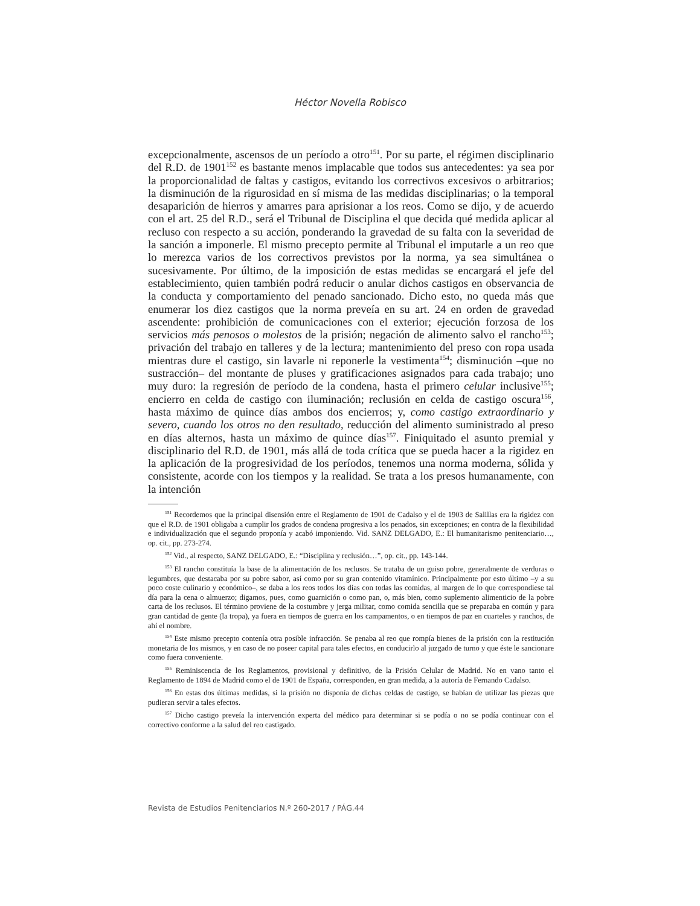Héctor Novella Robisco
excepcionalmente, ascensos de un período a otro<sup>151</sup>. Por su parte, el régimen disciplinario del R.D. de 1901<sup>152</sup> es bastante menos implacable que todos sus antecedentes: ya sea por la proporcionalidad de faltas y castigos, evitando los correctivos excesivos o arbitrarios; la disminución de la rigurosidad en sí misma de las medidas disciplinarias; o la temporal desaparición de hierros y amarres para aprisionar a los reos. Como se dijo, y de acuerdo con el art. 25 del R.D., será el Tribunal de Disciplina el que decida qué medida aplicar al recluso con respecto a su acción, ponderando la gravedad de su falta con la severidad de la sanción a imponerle. El mismo precepto permite al Tribunal el imputarle a un reo que lo merezca varios de los correctivos previstos por la norma, ya sea simultánea o sucesivamente. Por último, de la imposición de estas medidas se encargará el jefe del establecimiento, quien también podrá reducir o anular dichos castigos en observancia de la conducta y comportamiento del penado sancionado. Dicho esto, no queda más que enumerar los diez castigos que la norma preveía en su art. 24 en orden de gravedad ascendente: prohibición de comunicaciones con el exterior; ejecución forzosa de los servicios más penosos o molestos de la prisión; negación de alimento salvo el rancho<sup>153</sup>; privación del trabajo en talleres y de la lectura; mantenimiento del preso con ropa usada mientras dure el castigo, sin lavarle ni reponerle la vestimenta<sup>154</sup>; disminución –que no sustracción– del montante de pluses y gratificaciones asignados para cada trabajo; uno muy duro: la regresión de período de la condena, hasta el primero celular inclusive<sup>155</sup>; encierro en celda de castigo con iluminación; reclusión en celda de castigo oscura<sup>156</sup>, hasta máximo de quince días ambos dos encierros; y, como castigo extraordinario y severo, cuando los otros no den resultado, reducción del alimento suministrado al preso en días alternos, hasta un máximo de quince días<sup>157</sup>. Finiquitado el asunto premial y disciplinario del R.D. de 1901, más allá de toda crítica que se pueda hacer a la rigidez en la aplicación de la progresividad de los períodos, tenemos una norma moderna, sólida y consistente, acorde con los tiempos y la realidad. Se trata a los presos humanamente, con la intención
<sup>151</sup> Recordemos que la principal disensión entre el Reglamento de 1901 de Cadalso y el de 1903 de Salillas era la rigidez con que el R.D. de 1901 obligaba a cumplir los grados de condena progresiva a los penados, sin excepciones; en contra de la flexibilidad e individualización que el segundo proponía y acabó imponiendo. Vid. SANZ DELGADO, E.: El humanitarismo penitenciario…, op. cit., pp. 273-274.
<sup>152</sup> Vid., al respecto, SANZ DELGADO, E.: “Disciplina y reclusión…”, op. cit., pp. 143-144.
<sup>153</sup> El rancho constituía la base de la alimentación de los reclusos. Se trataba de un guiso pobre, generalmente de verduras o legumbres, que destacaba por su pobre sabor, así como por su gran contenido vitamínico. Principalmente por esto último –y a su poco coste culinario y económico–, se daba a los reos todos los días con todas las comidas, al margen de lo que correspondiese tal día para la cena o almuerzo; digamos, pues, como guarnición o como pan, o, más bien, como suplemento alimenticio de la pobre carta de los reclusos. El término proviene de la costumbre y jerga militar, como comida sencilla que se preparaba en común y para gran cantidad de gente (la tropa), ya fuera en tiempos de guerra en los campamentos, o en tiempos de paz en cuarteles y ranchos, de ahí el nombre.
<sup>154</sup> Este mismo precepto contenía otra posible infracción. Se penaba al reo que rompía bienes de la prisión con la restitución monetaria de los mismos, y en caso de no poseer capital para tales efectos, en conducirlo al juzgado de turno y que éste le sancionare como fuera conveniente.
<sup>155</sup> Reminiscencia de los Reglamentos, provisional y definitivo, de la Prisión Celular de Madrid. No en vano tanto el Reglamento de 1894 de Madrid como el de 1901 de España, corresponden, en gran medida, a la autoría de Fernando Cadalso.
<sup>156</sup> En estas dos últimas medidas, si la prisión no disponía de dichas celdas de castigo, se habían de utilizar las piezas que pudieran servir a tales efectos.
<sup>157</sup> Dicho castigo preveía la intervención experta del médico para determinar si se podía o no se podía continuar con el correctivo conforme a la salud del reo castigado.
Revista de Estudios Penitenciarios N.º 260-2017 / PÁG.44